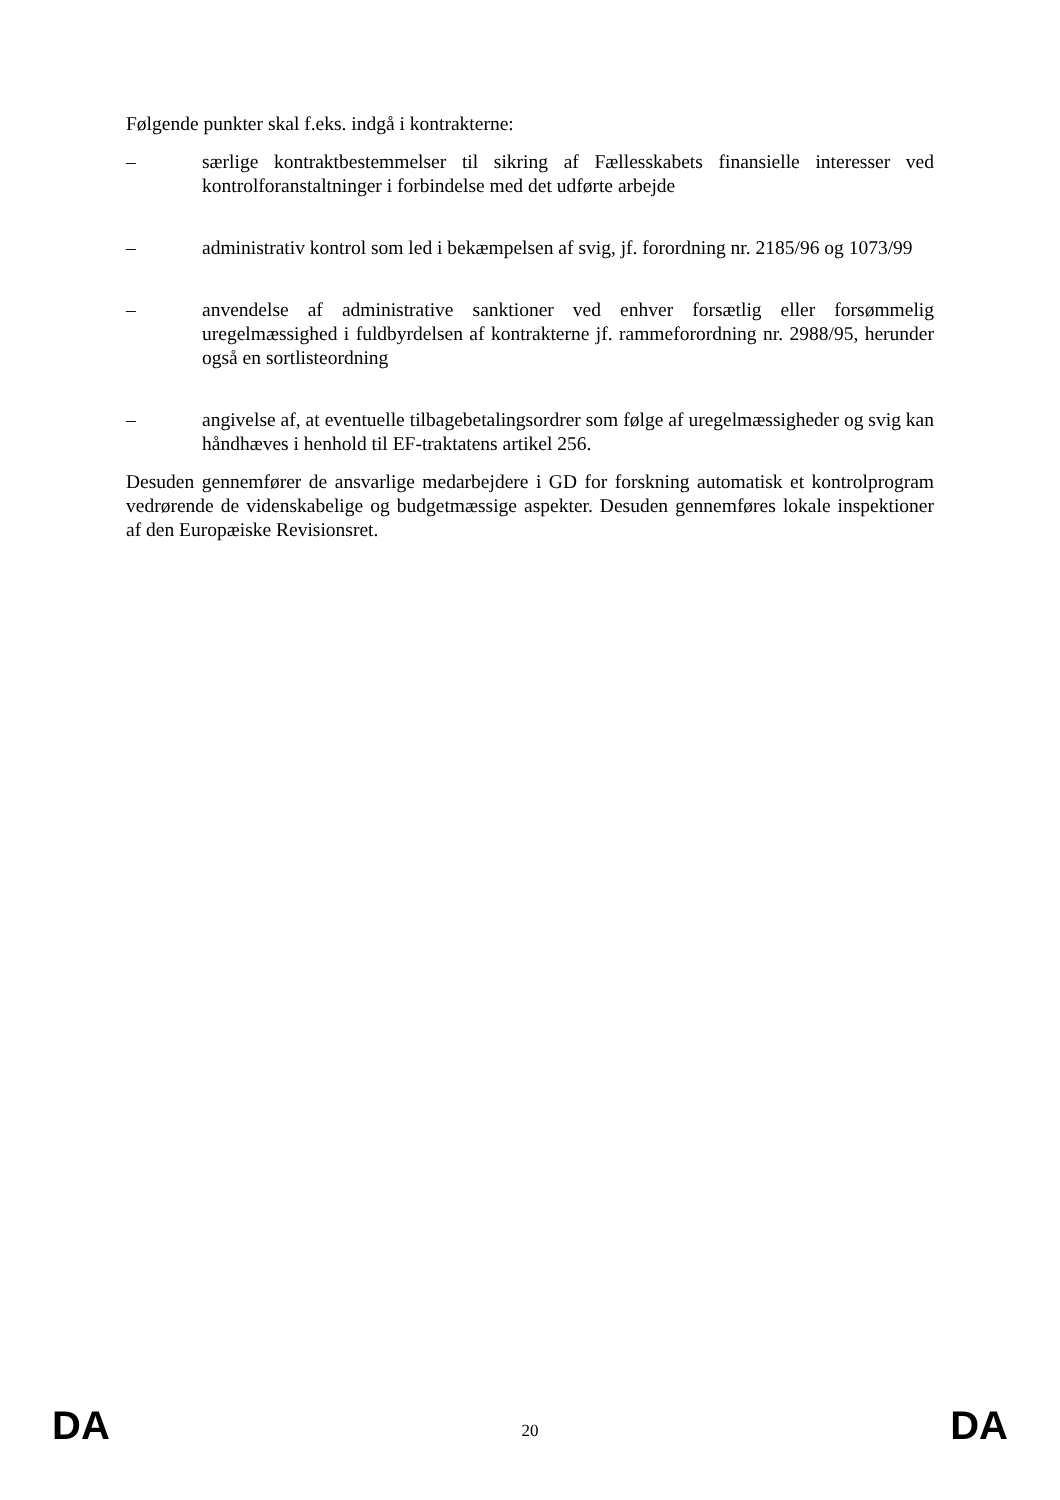Følgende punkter skal f.eks. indgå i kontrakterne:
– særlige kontraktbestemmelser til sikring af Fællesskabets finansielle interesser ved kontrolforanstaltninger i forbindelse med det udførte arbejde
– administrativ kontrol som led i bekæmpelsen af svig, jf. forordning nr. 2185/96 og 1073/99
– anvendelse af administrative sanktioner ved enhver forsætlig eller forsømmelig uregelmæssighed i fuldbyrdelsen af kontrakterne jf. rammeforordning nr. 2988/95, herunder også en sortlisteordning
– angivelse af, at eventuelle tilbagebetalingsordrer som følge af uregelmæssigheder og svig kan håndhæves i henhold til EF-traktatens artikel 256.
Desuden gennemfører de ansvarlige medarbejdere i GD for forskning automatisk et kontrolprogram vedrørende de videnskabelige og budgetmæssige aspekter. Desuden gennemføres lokale inspektioner af den Europæiske Revisionsret.
DA 20 DA